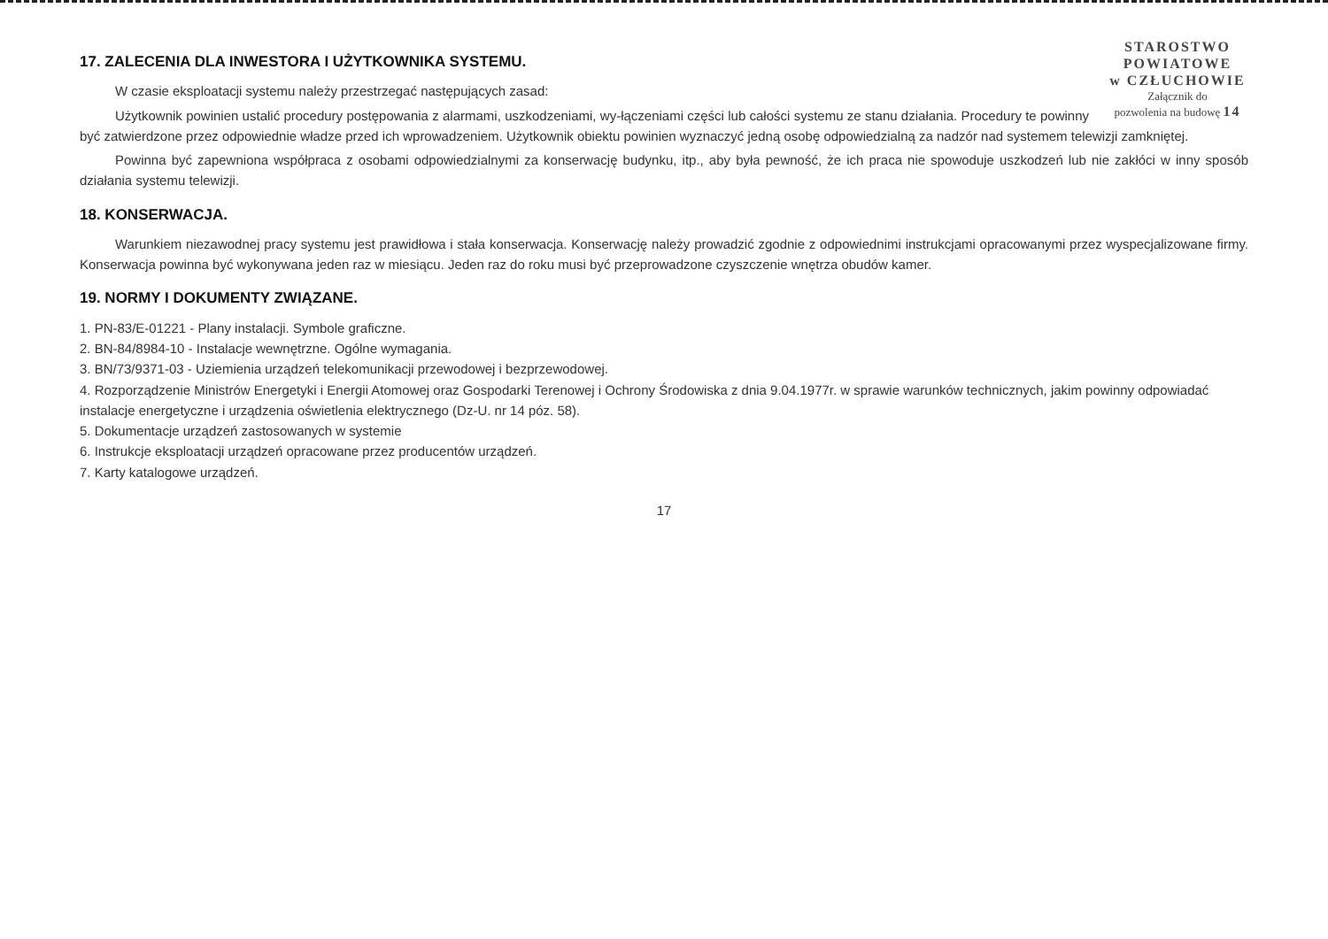STAROSTWO
POWIATOWE
w CZŁUCHOWIE
Załącznik do
pozwolenia na budowę 14
17. ZALECENIA DLA INWESTORA I UŻYTKOWNIKA SYSTEMU.
W czasie eksploatacji systemu należy przestrzegać następujących zasad:
Użytkownik powinien ustalić procedury postępowania z alarmami, uszkodzeniami, wy-łączeniami części lub całości systemu ze stanu działania. Procedury te powinny być zatwierdzone przez odpowiednie władze przed ich wprowadzeniem. Użytkownik obiektu powinien wyznaczyć jedną osobę odpowiedzialną za nadzór nad systemem telewizji zamkniętej.
Powinna być zapewniona współpraca z osobami odpowiedzialnymi za konserwację budynku, itp., aby była pewność, że ich praca nie spowoduje uszkodzeń lub nie zakłóci w inny sposób działania systemu telewizji.
18. KONSERWACJA.
Warunkiem niezawodnej pracy systemu jest prawidłowa i stała konserwacja. Konserwację należy prowadzić zgodnie z odpowiednimi instrukcjami opracowanymi przez wyspecjalizowane firmy. Konserwacja powinna być wykonywana jeden raz w miesiącu. Jeden raz do roku musi być przeprowadzone czyszczenie wnętrza obudów kamer.
19. NORMY I DOKUMENTY ZWIĄZANE.
1. PN-83/E-01221 - Plany instalacji. Symbole graficzne.
2. BN-84/8984-10 - Instalacje wewnętrzne. Ogólne wymagania.
3. BN/73/9371-03 - Uziemienia urządzeń telekomunikacji przewodowej i bezprzewodowej.
4. Rozporządzenie Ministrów Energetyki i Energii Atomowej oraz Gospodarki Terenowej i Ochrony Środowiska z dnia 9.04.1977r. w sprawie warunków technicznych, jakim powinny odpowiadać instalacje energetyczne i urządzenia oświetlenia elektrycznego (Dz-U. nr 14 póz. 58).
5. Dokumentacje urządzeń zastosowanych w systemie
6. Instrukcje eksploatacji urządzeń opracowane przez producentów urządzeń.
7. Karty katalogowe urządzeń.
17